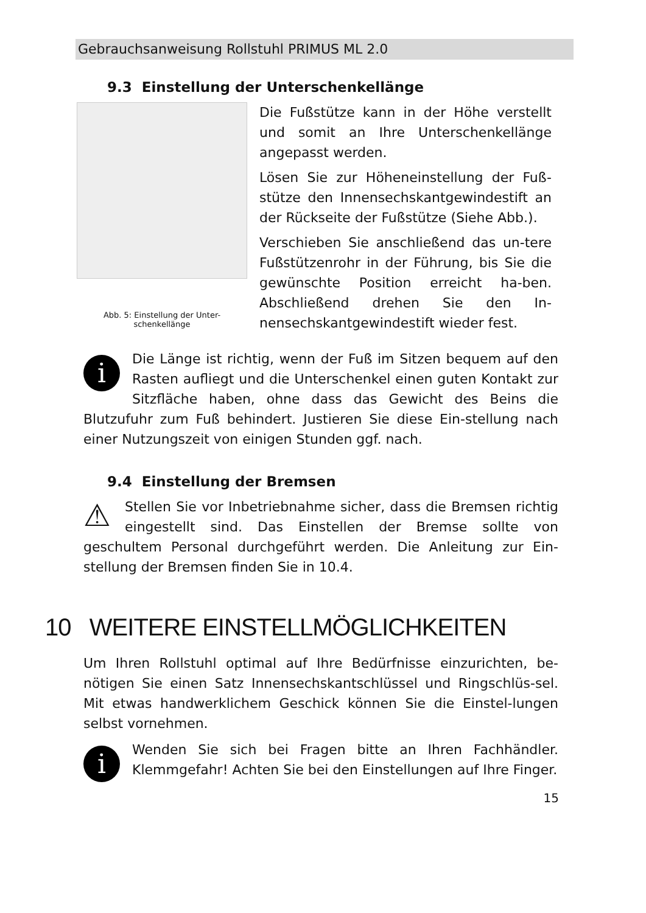Gebrauchsanweisung Rollstuhl PRIMUS ML 2.0
9.3 Einstellung der Unterschenkellänge
Abb. 5: Einstellung der Unter-
schenkellänge
Die Fußstütze kann in der Höhe verstellt und somit an Ihre Unterschenkellänge angepasst werden.
Lösen Sie zur Höheneinstellung der Fuß-stütze den Innensechskantgewindestift an der Rückseite der Fußstütze (Siehe Abb.).
Verschieben Sie anschließend das un-tere Fußstützenrohr in der Führung, bis Sie die gewünschte Position erreicht ha-ben. Abschließend drehen Sie den In-nensechskantgewindestift wieder fest.
i
Die Länge ist richtig, wenn der Fuß im Sitzen bequem auf den Rasten aufliegt und die Unterschenkel einen guten Kontakt zur Sitzfläche haben, ohne dass das Gewicht des Beins die Blutzufuhr zum Fuß behindert. Justieren Sie diese Ein-stellung nach einer Nutzungszeit von einigen Stunden ggf. nach.
9.4 Einstellung der Bremsen
⚠
Stellen Sie vor Inbetriebnahme sicher, dass die Bremsen richtig eingestellt sind. Das Einstellen der Bremse sollte von geschultem Personal durchgeführt werden. Die Anleitung zur Ein-stellung der Bremsen finden Sie in 10.4.
10 WEITERE EINSTELLMÖGLICHKEITEN
Um Ihren Rollstuhl optimal auf Ihre Bedürfnisse einzurichten, be-nötigen Sie einen Satz Innensechskantschlüssel und Ringschlüs-sel. Mit etwas handwerklichem Geschick können Sie die Einstel-lungen selbst vornehmen.
i
Wenden Sie sich bei Fragen bitte an Ihren Fachhändler. Klemmgefahr! Achten Sie bei den Einstellungen auf Ihre Finger.
15